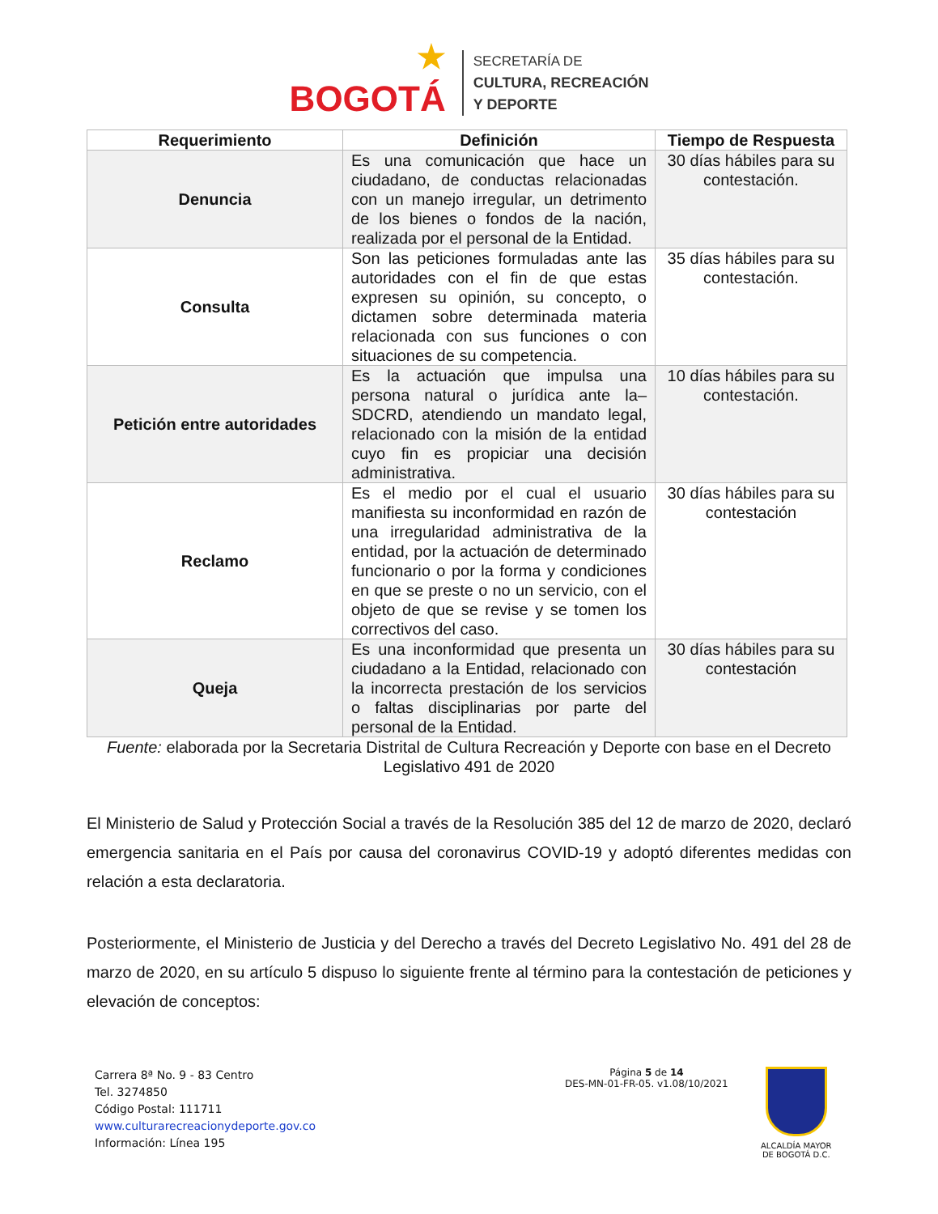BOGOTÁ
★
SECRETARÍA DE
CULTURA, RECREACIÓN
Y DEPORTE
| Requerimiento | Definición | Tiempo de Respuesta |
| --- | --- | --- |
| Denuncia | Es una comunicación que hace un ciudadano, de conductas relacionadas con un manejo irregular, un detrimento de los bienes o fondos de la nación, realizada por el personal de la Entidad. | 30 días hábiles para su contestación. |
| Consulta | Son las peticiones formuladas ante las autoridades con el fin de que estas expresen su opinión, su concepto, o dictamen sobre determinada materia relacionada con sus funciones o con situaciones de su competencia. | 35 días hábiles para su contestación. |
| Petición entre autoridades | Es la actuación que impulsa una persona natural o jurídica ante la– SDCRD, atendiendo un mandato legal, relacionado con la misión de la entidad cuyo fin es propiciar una decisión administrativa. | 10 días hábiles para su contestación. |
| Reclamo | Es el medio por el cual el usuario manifiesta su inconformidad en razón de una irregularidad administrativa de la entidad, por la actuación de determinado funcionario o por la forma y condiciones en que se preste o no un servicio, con el objeto de que se revise y se tomen los correctivos del caso. | 30 días hábiles para su contestación |
| Queja | Es una inconformidad que presenta un ciudadano a la Entidad, relacionado con la incorrecta prestación de los servicios o faltas disciplinarias por parte del personal de la Entidad. | 30 días hábiles para su contestación |
Fuente: elaborada por la Secretaria Distrital de Cultura Recreación y Deporte con base en el Decreto Legislativo 491 de 2020
El Ministerio de Salud y Protección Social a través de la Resolución 385 del 12 de marzo de 2020, declaró emergencia sanitaria en el País por causa del coronavirus COVID-19 y adoptó diferentes medidas con relación a esta declaratoria.
Posteriormente, el Ministerio de Justicia y del Derecho a través del Decreto Legislativo No. 491 del 28 de marzo de 2020, en su artículo 5 dispuso lo siguiente frente al término para la contestación de peticiones y elevación de conceptos:
Carrera 8ª No. 9 - 83 Centro
Tel. 3274850
Código Postal: 111711
www.culturarecreacionydeporte.gov.co
Información: Línea 195
Página 5 de 14
DES-MN-01-FR-05. v1.08/10/2021
ALCALDÍA MAYOR
DE BOGOTÁ D.C.